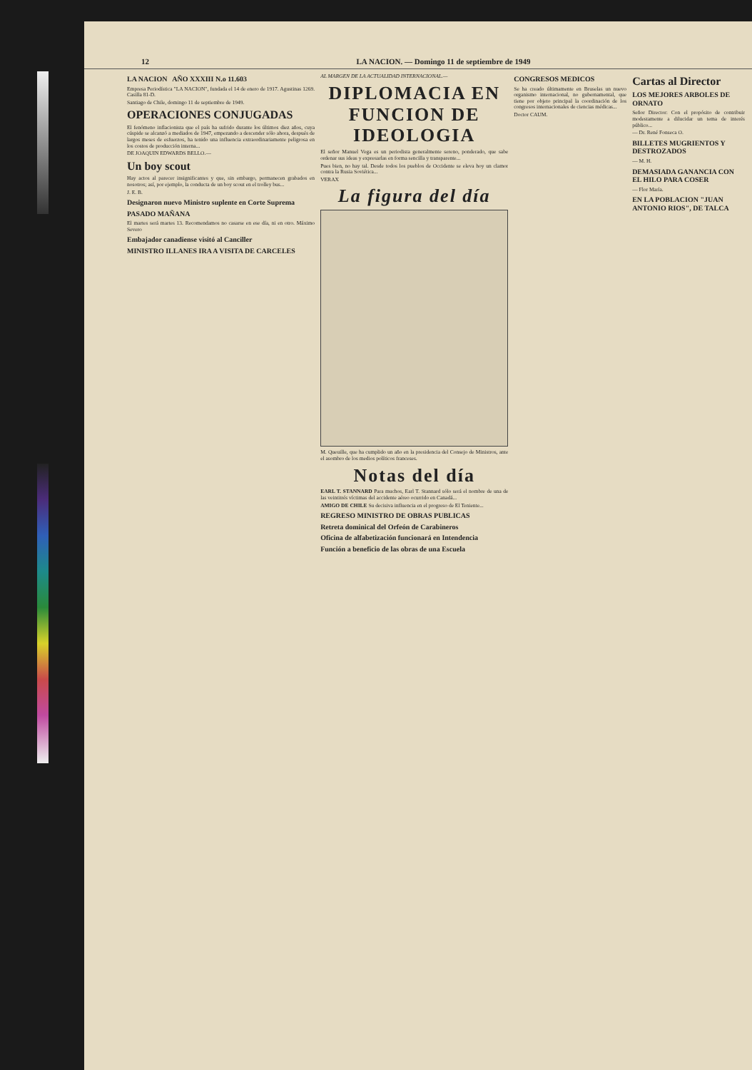12 LA NACION. — Domingo 11 de septiembre de 1949
LA NACION AÑO XXXIII N.o 11.603
Empresa Periodística "LA NACION", fundada el 14 de enero de 1917. Agustinas 1269. Casilla 81-D.
Santiago de Chile, domingo 11 de septiembre de 1949.
OPERACIONES CONJUGADAS
El fenómeno inflacionista que el país ha sufrido durante los últimos diez años, cuya cúspide se alcanzó a mediados de 1947, empezando a descender sólo ahora, después de largos meses de esfuerzos, ha tenido una influencia extraordinariamente peligrosa en los costos de producción interna...
DE JOAQUIN EDWARDS BELLO.—
Un boy scout
Hay actos al parecer insignificantes y que, sin embargo, permanecen grabados en nosotros; así, por ejemplo, la conducta de un boy scout en el trolley bus...
J. E. B.
Designaron nuevo Ministro suplente en Corte Suprema
PASADO MAÑANA
El martes será martes 13. Recomendamos no casarse en ese día, ni en otro. Máximo Severo
Embajador canadiense visitó al Canciller
MINISTRO ILLANES IRA A VISITA DE CARCELES
AL MARGEN DE LA ACTUALIDAD INTERNACIONAL.—
DIPLOMACIA EN FUNCION DE IDEOLOGIA
El señor Manuel Vega es un periodista generalmente sereno, ponderado, que sabe ordenar sus ideas y expresarlas en forma sencilla y transparente...
Pues bien, no hay tal. Desde todos los pueblos de Occidente se eleva hoy un clamor contra la Rusia Soviética...
VERAX
La figura del día
M. Queuille, que ha cumplido un año en la presidencia del Consejo de Ministros, ante el asombro de los medios políticos franceses.
Notas del día
EARL T. STANNARD Para muchos, Earl T. Stannard sólo será el nombre de una de las veintitrés víctimas del accidente aéreo ocurrido en Canadá...
AMIGO DE CHILE Su decisiva influencia en el progreso de El Teniente...
REGRESO MINISTRO DE OBRAS PUBLICAS
Retreta dominical del Orfeón de Carabineros
Oficina de alfabetización funcionará en Intendencia
Función a beneficio de las obras de una Escuela
CONGRESOS MEDICOS
Se ha creado últimamente en Bruselas un nuevo organismo internacional, no gubernamental, que tiene por objeto principal la coordinación de los congresos internacionales de ciencias médicas...
Doctor CAUM.
Cartas al Director
LOS MEJORES ARBOLES DE ORNATO
Señor Director: Con el propósito de contribuir modestamente a dilucidar un tema de interés público...
— Dr. René Fonseca O.
BILLETES MUGRIENTOS Y DESTROZADOS
— M. H.
DEMASIADA GANANCIA CON EL HILO PARA COSER
— Flor María.
EN LA POBLACION "JUAN ANTONIO RIOS", DE TALCA